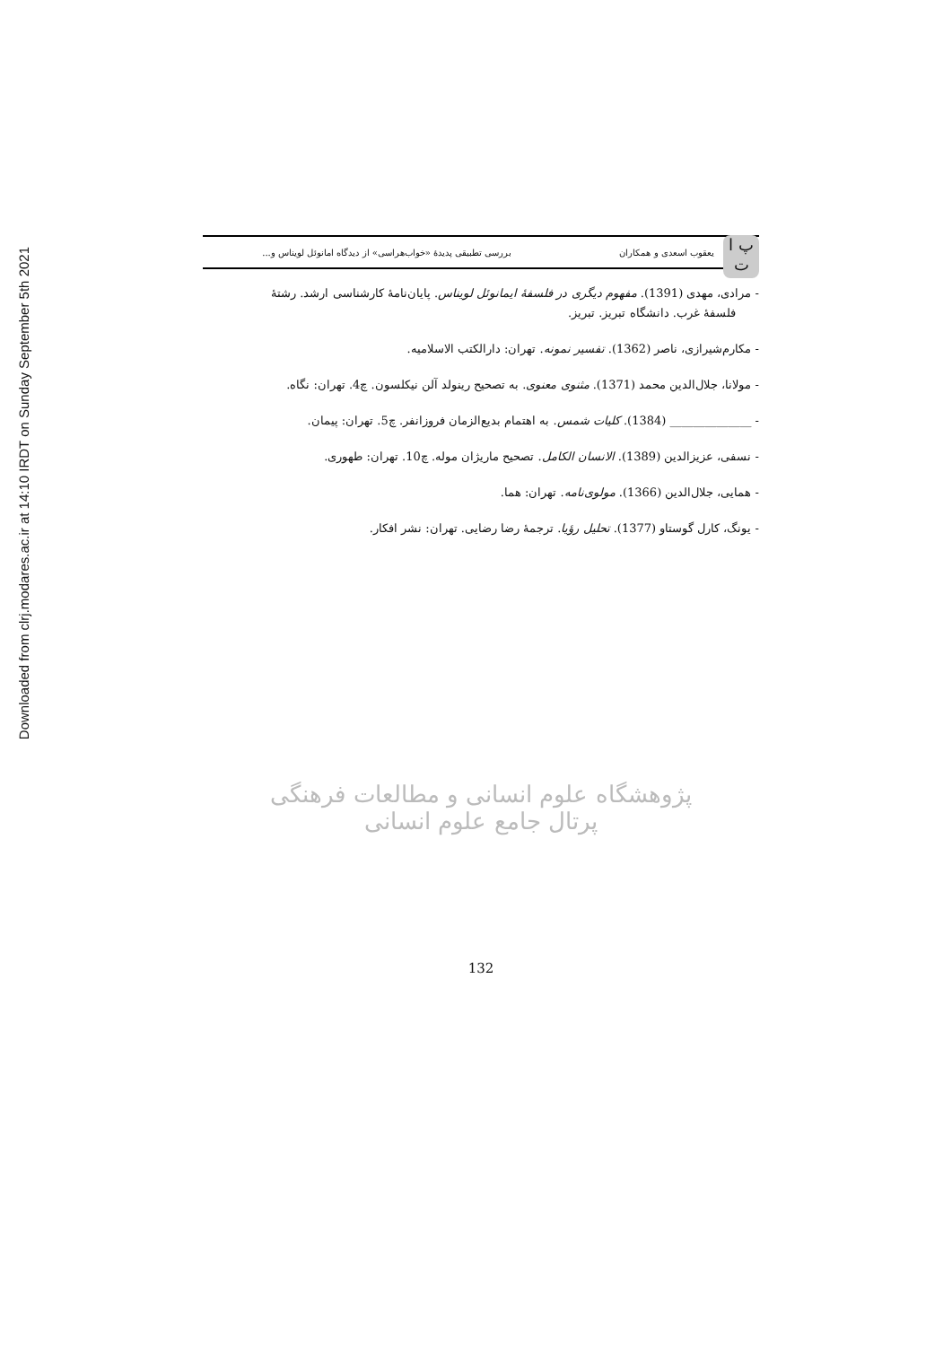Downloaded from clrj.modares.ac.ir at 14:10 IRDT on Sunday September 5th 2021
پ ا
ت
یعقوب اسعدی و همکاران بررسی تطبیقی پدیدهٔ «خواب‌هراسی» از دیدگاه امانوئل لویناس و...
- مرادی، مهدی (1391). مفهوم دیگری در فلسفهٔ ایمانوئل لویناس. پایان‌نامهٔ کارشناسی ارشد. رشتهٔ
فلسفهٔ غرب. دانشگاه تبریز. تبریز.
- مکارم‌شیرازی، ناصر (1362). تفسیر نمونه. تهران: دارالکتب الاسلامیه.
- مولانا، جلال‌الدین محمد (1371). مثنوی معنوی. به تصحیح رینولد آلن نیکلسون. چ4. تهران: نگاه.
- ______________ (1384). کلیات شمس. به اهتمام بدیع‌الزمان فروزانفر. چ5. تهران: پیمان.
- نسفی، عزیزالدین (1389). الانسان الکامل. تصحیح ماریژان موله. چ10. تهران: طهوری.
- همایی، جلال‌الدین (1366). مولوی‌نامه. تهران: هما.
- یونگ، کارل گوستاو (1377). تحلیل رؤیا. ترجمهٔ رضا رضایی. تهران: نشر افکار.
پژوهشگاه علوم انسانی و مطالعات فرهنگی
پرتال جامع علوم انسانی
132